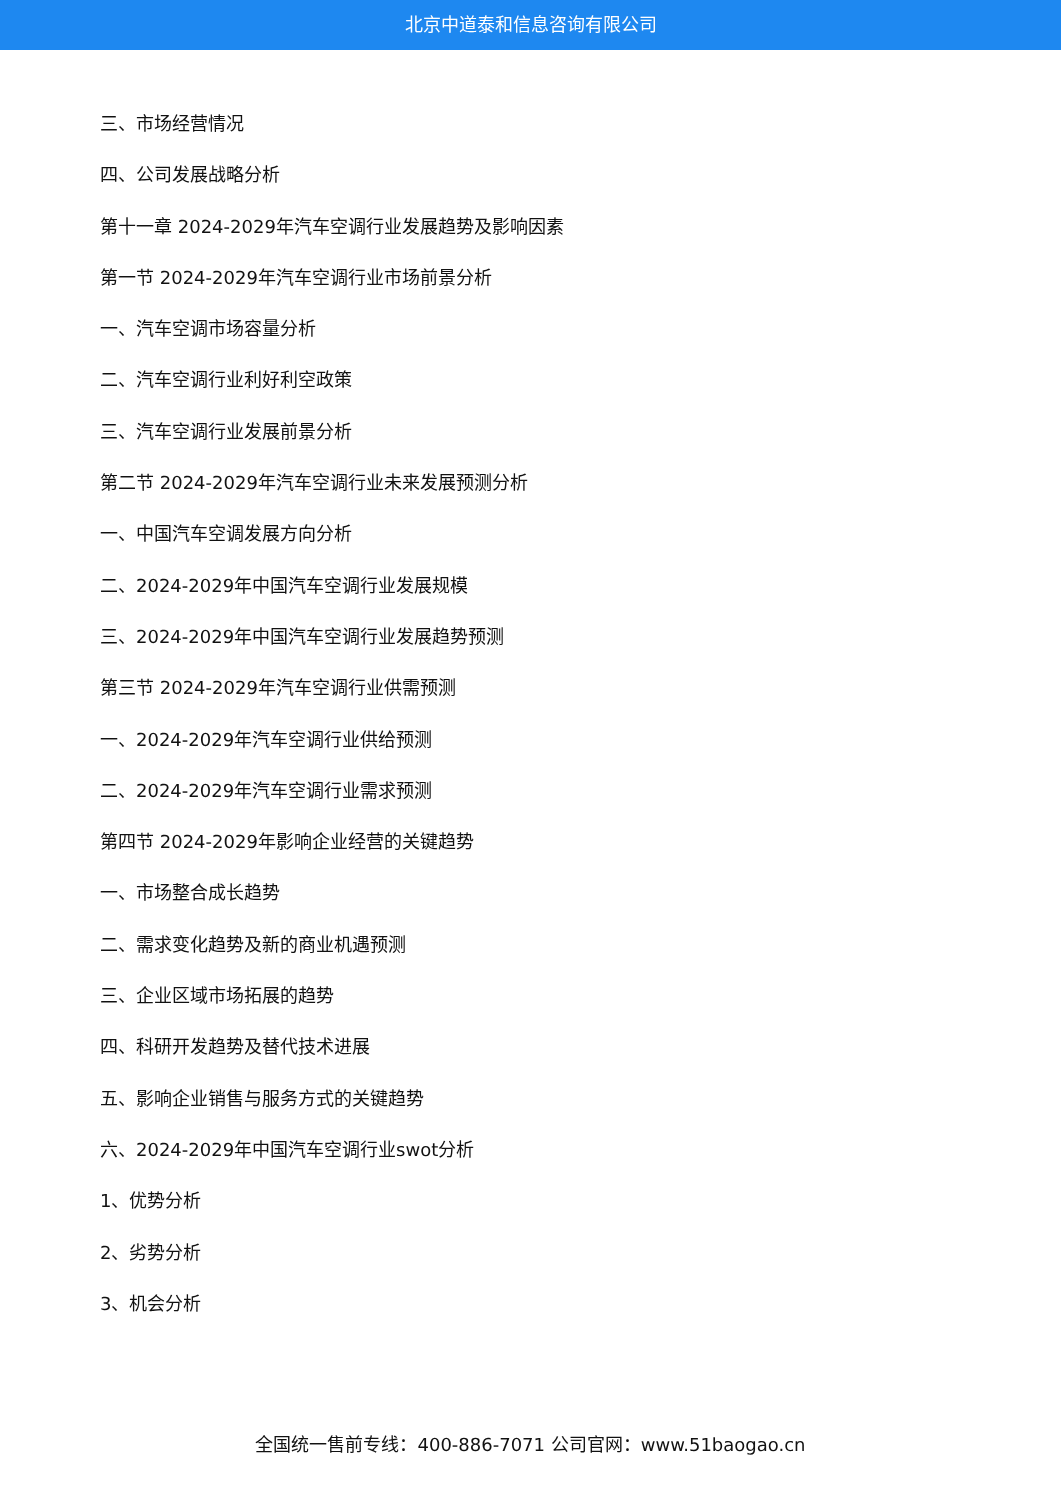北京中道泰和信息咨询有限公司
三、市场经营情况
四、公司发展战略分析
第十一章 2024-2029年汽车空调行业发展趋势及影响因素
第一节 2024-2029年汽车空调行业市场前景分析
一、汽车空调市场容量分析
二、汽车空调行业利好利空政策
三、汽车空调行业发展前景分析
第二节 2024-2029年汽车空调行业未来发展预测分析
一、中国汽车空调发展方向分析
二、2024-2029年中国汽车空调行业发展规模
三、2024-2029年中国汽车空调行业发展趋势预测
第三节 2024-2029年汽车空调行业供需预测
一、2024-2029年汽车空调行业供给预测
二、2024-2029年汽车空调行业需求预测
第四节 2024-2029年影响企业经营的关键趋势
一、市场整合成长趋势
二、需求变化趋势及新的商业机遇预测
三、企业区域市场拓展的趋势
四、科研开发趋势及替代技术进展
五、影响企业销售与服务方式的关键趋势
六、2024-2029年中国汽车空调行业swot分析
1、优势分析
2、劣势分析
3、机会分析
全国统一售前专线：400-886-7071 公司官网：www.51baogao.cn